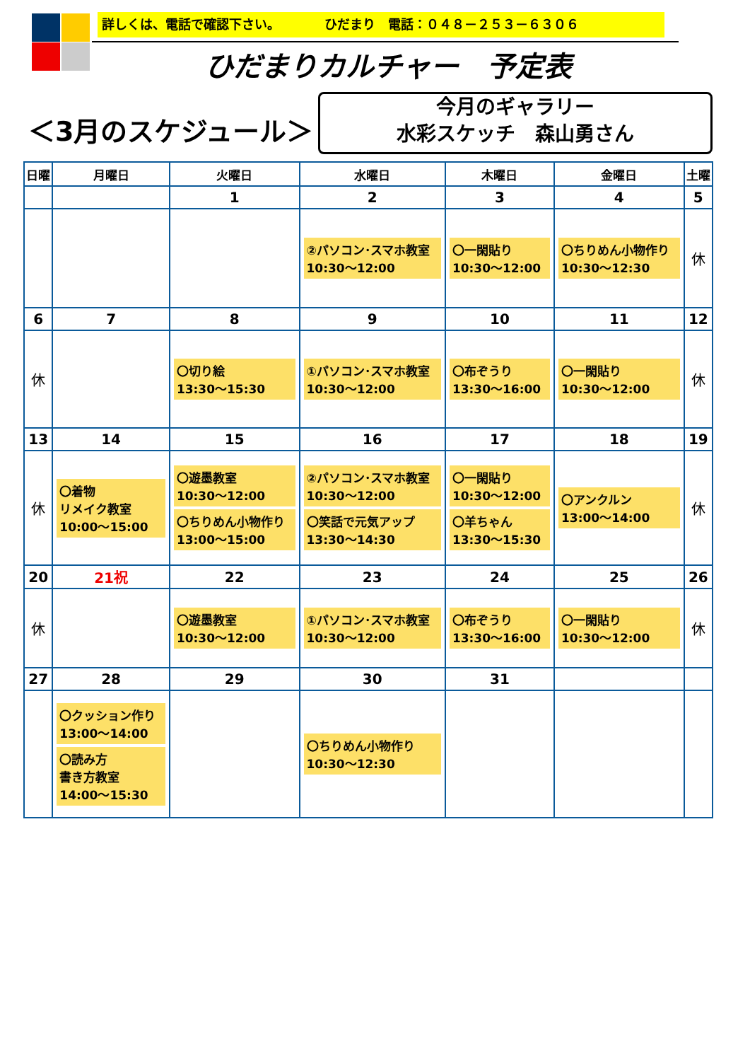詳しくは、電話で確認下さい。　　　　ひだまり　電話：０４８－２５３－６３０６
ひだまりカルチャー　予定表
＜3月のスケジュール＞
今月のギャラリー
水彩スケッチ　森山勇さん
| 日曜 | 月曜日 | 火曜日 | 水曜日 | 木曜日 | 金曜日 | 土曜 |
| --- | --- | --- | --- | --- | --- | --- |
| | | 1 | 2 | 3 | 4 | 5 |
| | | | ②パソコン･スマホ教室 10:30～12:00 | 〇一閑貼り 10:30～12:00 | 〇ちりめん小物作り 10:30～12:30 | 休 |
| 6 | 7 | 8 | 9 | 10 | 11 | 12 |
| 休 | | 〇切り絵 13:30～15:30 | ①パソコン･スマホ教室 10:30～12:00 | 〇布ぞうり 13:30～16:00 | 〇一閑貼り 10:30～12:00 | 休 |
| 13 | 14 | 15 | 16 | 17 | 18 | 19 |
| 休 | 〇着物 リメイク教室 10:00～15:00 | 〇遊墨教室 10:30～12:00 〇ちりめん小物作り 13:00～15:00 | ②パソコン･スマホ教室 10:30～12:00 〇笑話で元気アップ 13:30～14:30 | 〇一閑貼り 10:30～12:00 〇羊ちゃん 13:30～15:30 | 〇アンクルン 13:00～14:00 | 休 |
| 20 | 21祝 | 22 | 23 | 24 | 25 | 26 |
| 休 | | 〇遊墨教室 10:30～12:00 | ①パソコン･スマホ教室 10:30～12:00 | 〇布ぞうり 13:30～16:00 | 〇一閑貼り 10:30～12:00 | 休 |
| 27 | 28 | 29 | 30 | 31 | | |
| | 〇クッション作り 13:00～14:00 〇読み方 書き方教室 14:00～15:30 | | 〇ちりめん小物作り 10:30～12:30 | | | |